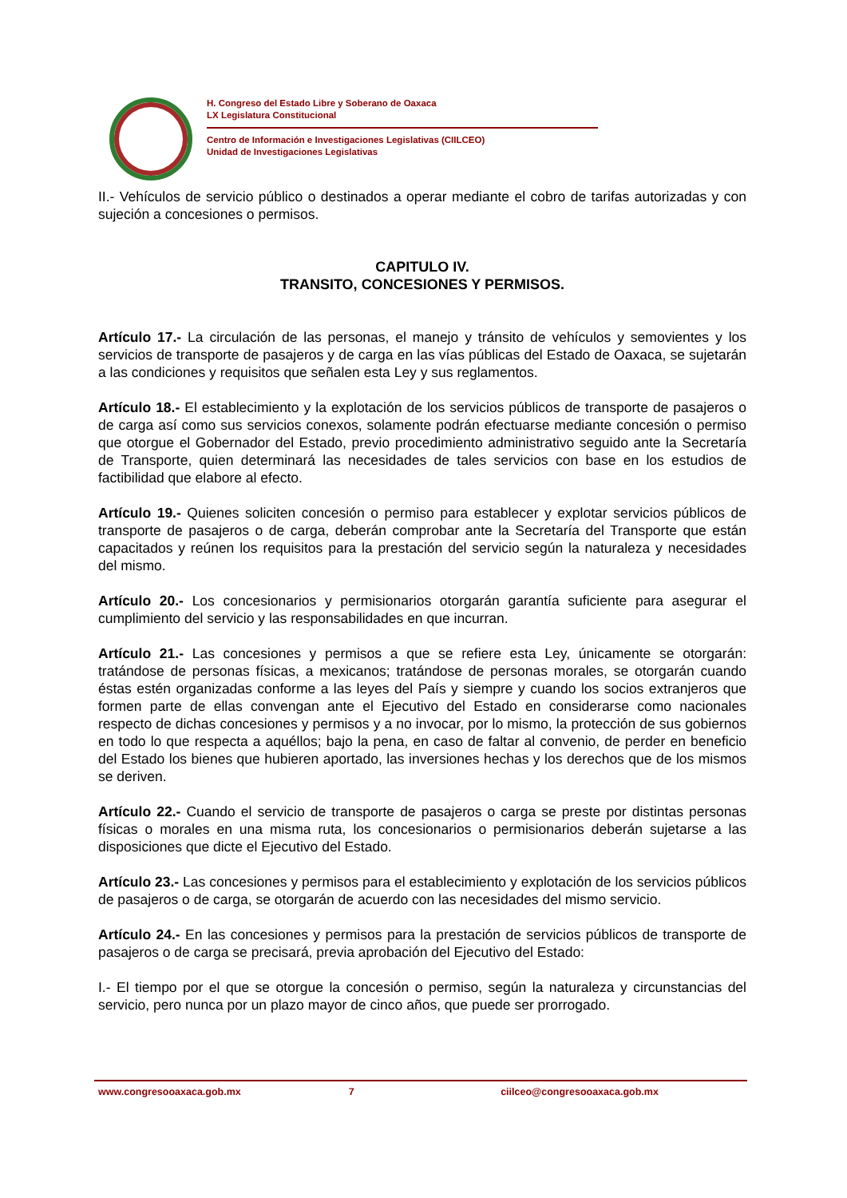H. Congreso del Estado Libre y Soberano de Oaxaca
LX Legislatura Constitucional
Centro de Información e Investigaciones Legislativas (CIILCEO)
Unidad de Investigaciones Legislativas
II.- Vehículos de servicio público o destinados a operar mediante el cobro de tarifas autorizadas y con sujeción a concesiones o permisos.
CAPITULO IV.
TRANSITO, CONCESIONES Y PERMISOS.
Artículo 17.- La circulación de las personas, el manejo y tránsito de vehículos y semovientes y los servicios de transporte de pasajeros y de carga en las vías públicas del Estado de Oaxaca, se sujetarán a las condiciones y requisitos que señalen esta Ley y sus reglamentos.
Artículo 18.- El establecimiento y la explotación de los servicios públicos de transporte de pasajeros o de carga así como sus servicios conexos, solamente podrán efectuarse mediante concesión o permiso que otorgue el Gobernador del Estado, previo procedimiento administrativo seguido ante la Secretaría de Transporte, quien determinará las necesidades de tales servicios con base en los estudios de factibilidad que elabore al efecto.
Artículo 19.- Quienes soliciten concesión o permiso para establecer y explotar servicios públicos de transporte de pasajeros o de carga, deberán comprobar ante la Secretaría del Transporte que están capacitados y reúnen los requisitos para la prestación del servicio según la naturaleza y necesidades del mismo.
Artículo 20.- Los concesionarios y permisionarios otorgarán garantía suficiente para asegurar el cumplimiento del servicio y las responsabilidades en que incurran.
Artículo 21.- Las concesiones y permisos a que se refiere esta Ley, únicamente se otorgarán: tratándose de personas físicas, a mexicanos; tratándose de personas morales, se otorgarán cuando éstas estén organizadas conforme a las leyes del País y siempre y cuando los socios extranjeros que formen parte de ellas convengan ante el Ejecutivo del Estado en considerarse como nacionales respecto de dichas concesiones y permisos y a no invocar, por lo mismo, la protección de sus gobiernos en todo lo que respecta a aquéllos; bajo la pena, en caso de faltar al convenio, de perder en beneficio del Estado los bienes que hubieren aportado, las inversiones hechas y los derechos que de los mismos se deriven.
Artículo 22.- Cuando el servicio de transporte de pasajeros o carga se preste por distintas personas físicas o morales en una misma ruta, los concesionarios o permisionarios deberán sujetarse a las disposiciones que dicte el Ejecutivo del Estado.
Artículo 23.- Las concesiones y permisos para el establecimiento y explotación de los servicios públicos de pasajeros o de carga, se otorgarán de acuerdo con las necesidades del mismo servicio.
Artículo 24.- En las concesiones y permisos para la prestación de servicios públicos de transporte de pasajeros o de carga se precisará, previa aprobación del Ejecutivo del Estado:
I.- El tiempo por el que se otorgue la concesión o permiso, según la naturaleza y circunstancias del servicio, pero nunca por un plazo mayor de cinco años, que puede ser prorrogado.
www.congresooaxaca.gob.mx 7 ciilceo@congresooaxaca.gob.mx